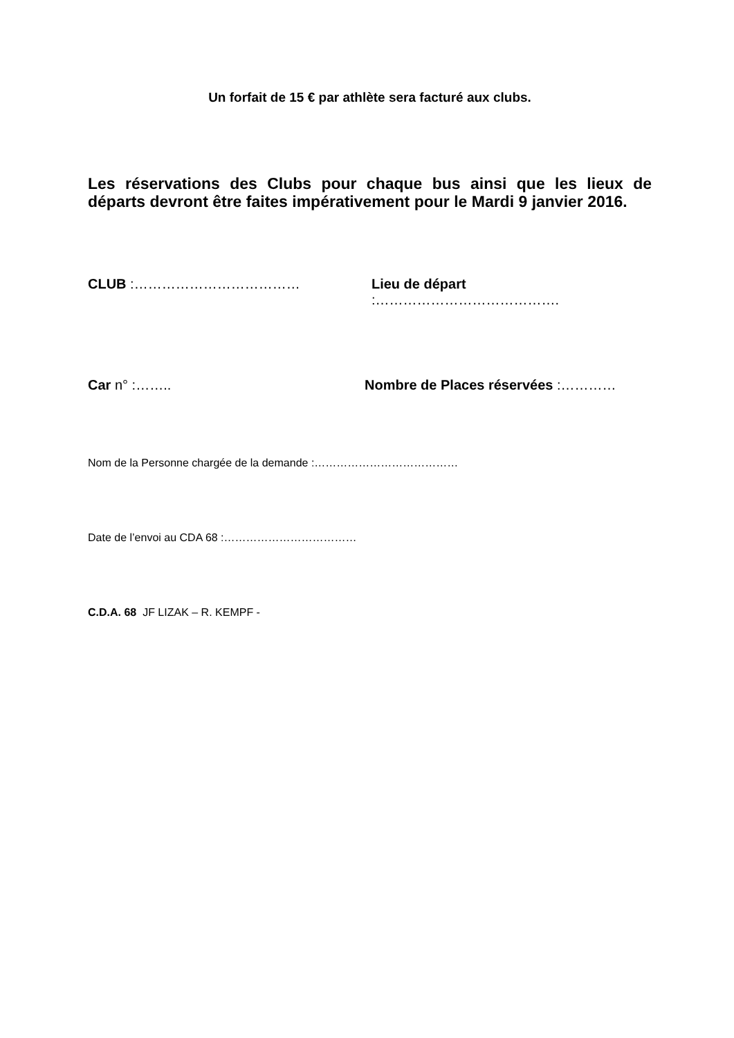Un forfait de 15 € par athlète sera facturé aux clubs.
Les réservations des Clubs pour chaque bus ainsi que les lieux de départs devront être faites impérativement pour le Mardi 9 janvier 2016.
CLUB :……………………………… Lieu de départ :………………………………….
Car n° :…….. Nombre de Places réservées :…………
Nom de la Personne chargée de la demande :…………………………………
Date de l’envoi au CDA 68 :………………………………
C.D.A. 68 JF LIZAK – R. KEMPF -